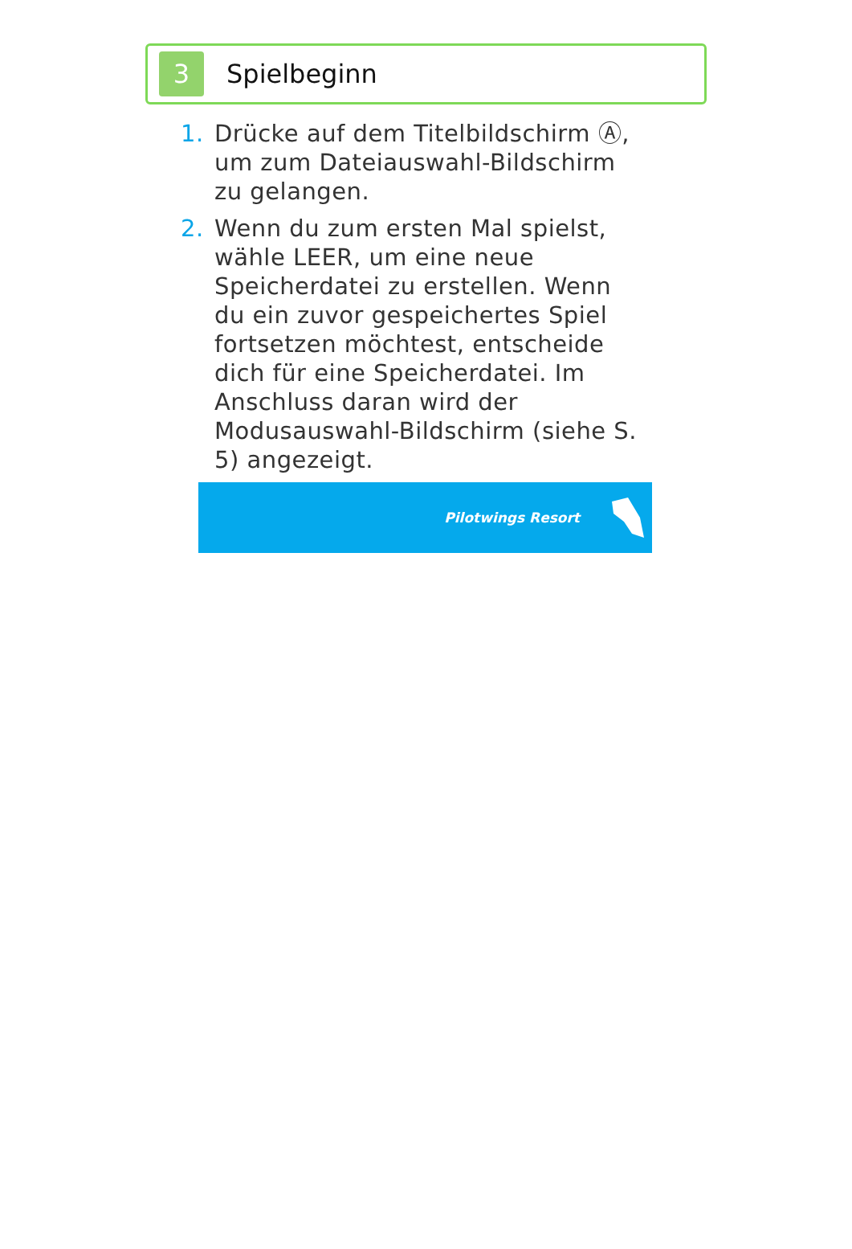3
Spielbeginn
1. Drücke auf dem Titelbildschirm Ⓐ, um zum Dateiauswahl-Bildschirm zu gelangen.
2. Wenn du zum ersten Mal spielst, wähle LEER, um eine neue Speicherdatei zu erstellen. Wenn du ein zuvor gespeichertes Spiel fortsetzen möchtest, entscheide dich für eine Speicherdatei. Im Anschluss daran wird der Modusauswahl-Bildschirm (siehe S. 5) angezeigt.
Pilotwings Resort